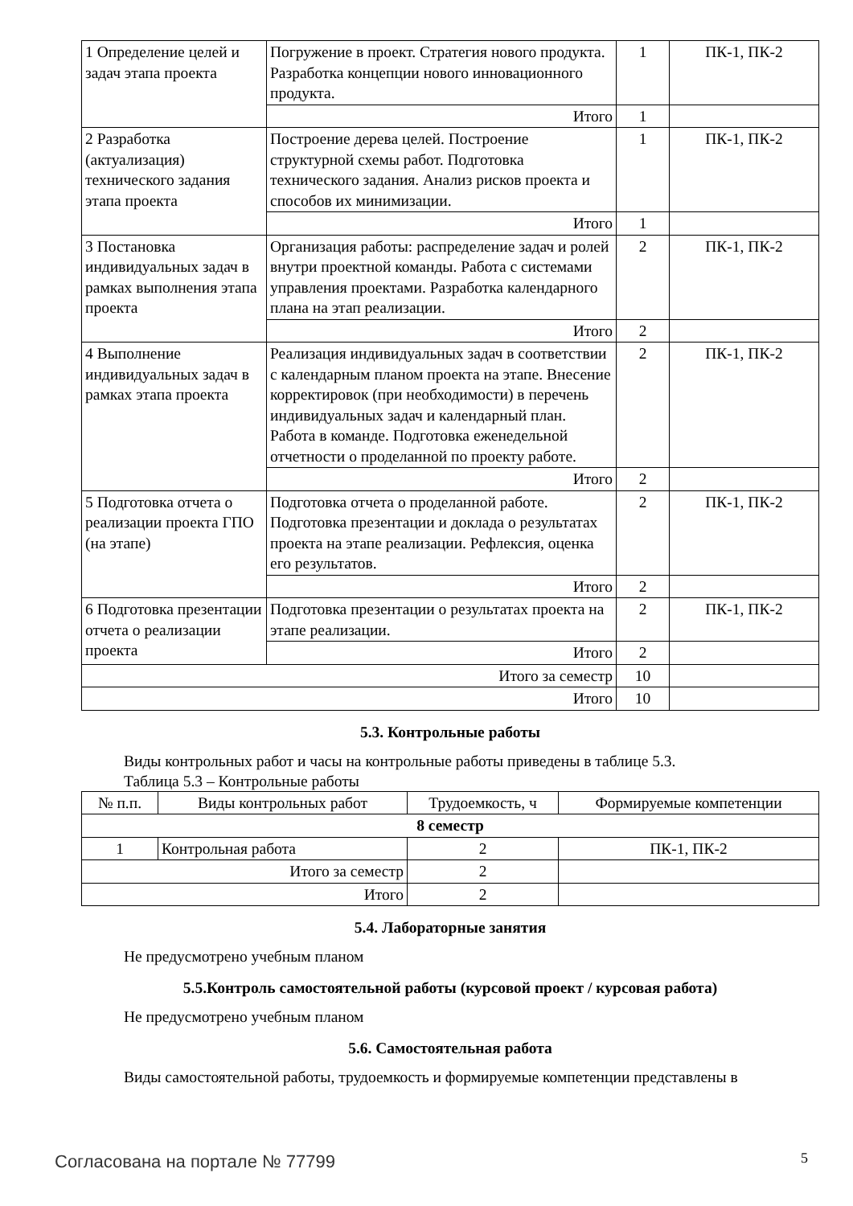| 1 Определение целей и задач этапа проекта | Погружение в проект. Стратегия нового продукта. Разработка концепции нового инновационного продукта. | 1 | ПК-1, ПК-2 |
| | Итого | 1 | |
| 2 Разработка (актуализация) технического задания этапа проекта | Построение дерева целей. Построение структурной схемы работ. Подготовка технического задания. Анализ рисков проекта и способов их минимизации. | 1 | ПК-1, ПК-2 |
| | Итого | 1 | |
| 3 Постановка индивидуальных задач в рамках выполнения этапа проекта | Организация работы: распределение задач и ролей внутри проектной команды. Работа с системами управления проектами. Разработка календарного плана на этап реализации. | 2 | ПК-1, ПК-2 |
| | Итого | 2 | |
| 4 Выполнение индивидуальных задач в рамках этапа проекта | Реализация индивидуальных задач в соответствии с календарным планом проекта на этапе. Внесение корректировок (при необходимости) в перечень индивидуальных задач и календарный план. Работа в команде. Подготовка еженедельной отчетности о проделанной по проекту работе. | 2 | ПК-1, ПК-2 |
| | Итого | 2 | |
| 5 Подготовка отчета о реализации проекта ГПО (на этапе) | Подготовка отчета о проделанной работе. Подготовка презентации и доклада о результатах проекта на этапе реализации. Рефлексия, оценка его результатов. | 2 | ПК-1, ПК-2 |
| | Итого | 2 | |
| 6 Подготовка презентации отчета о реализации проекта | Подготовка презентации о результатах проекта на этапе реализации. | 2 | ПК-1, ПК-2 |
| | Итого | 2 | |
| Итого за семестр | | 10 | |
| Итого | | 10 | |
5.3. Контрольные работы
Виды контрольных работ и часы на контрольные работы приведены в таблице 5.3.
Таблица 5.3 – Контрольные работы
| № п.п. | Виды контрольных работ | Трудоемкость, ч | Формируемые компетенции |
| --- | --- | --- | --- |
| 8 семестр | | | |
| 1 | Контрольная работа | 2 | ПК-1, ПК-2 |
| Итого за семестр | | 2 | |
| Итого | | 2 | |
5.4. Лабораторные занятия
Не предусмотрено учебным планом
5.5.Контроль самостоятельной работы (курсовой проект / курсовая работа)
Не предусмотрено учебным планом
5.6. Самостоятельная работа
Виды самостоятельной работы, трудоемкость и формируемые компетенции представлены в
Согласована на портале № 77799 5